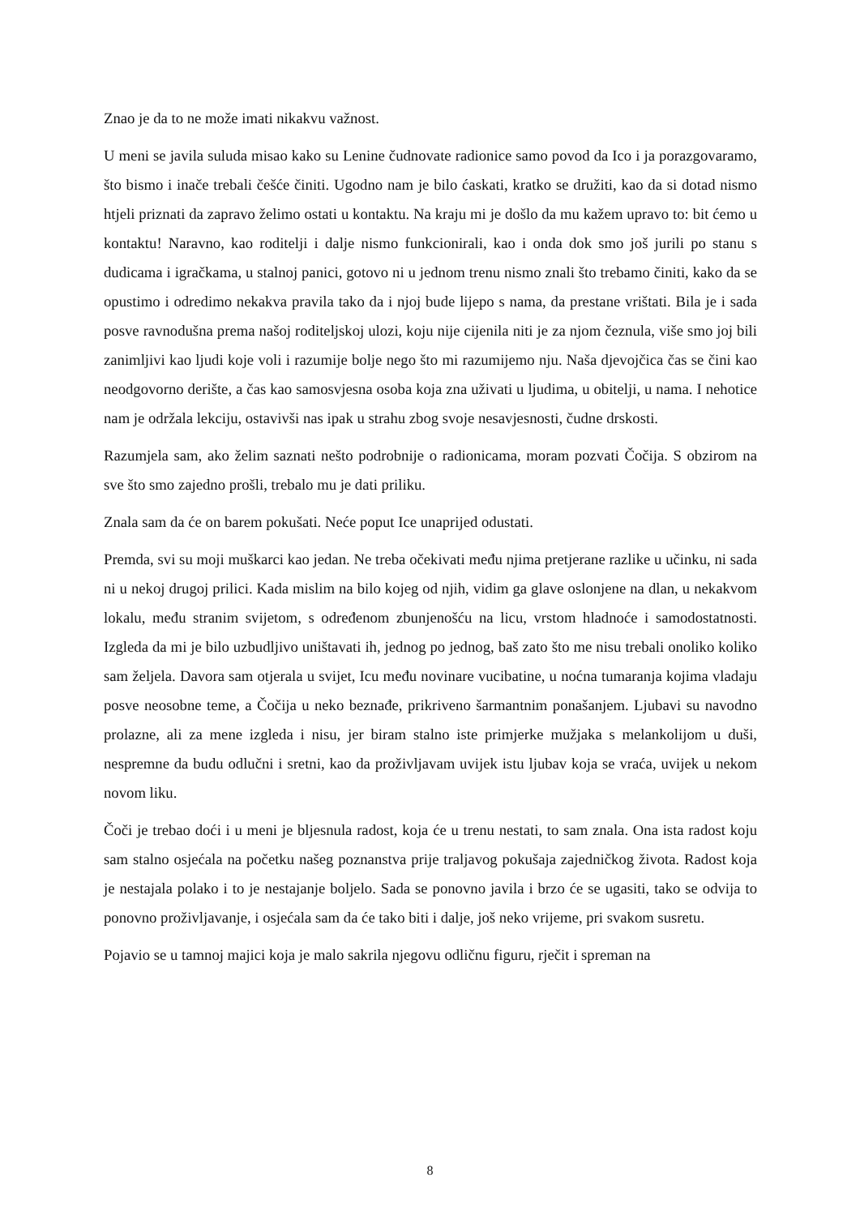Znao je da to ne može imati nikakvu važnost.
U meni se javila suluda misao kako su Lenine čudnovate radionice samo povod da Ico i ja porazgovaramo, što bismo i inače trebali češće činiti. Ugodno nam je bilo ćaskati, kratko se družiti, kao da si dotad nismo htjeli priznati da zapravo želimo ostati u kontaktu. Na kraju mi je došlo da mu kažem upravo to: bit ćemo u kontaktu! Naravno, kao roditelji i dalje nismo funkcionirali, kao i onda dok smo još jurili po stanu s dudicama i igračkama, u stalnoj panici, gotovo ni u jednom trenu nismo znali što trebamo činiti, kako da se opustimo i odredimo nekakva pravila tako da i njoj bude lijepo s nama, da prestane vrištati. Bila je i sada posve ravnodušna prema našoj roditeljskoj ulozi, koju nije cijenila niti je za njom čeznula, više smo joj bili zanimljivi kao ljudi koje voli i razumije bolje nego što mi razumijemo nju. Naša djevojčica čas se čini kao neodgovorno derište, a čas kao samosvjesna osoba koja zna uživati u ljudima, u obitelji, u nama. I nehotice nam je održala lekciju, ostavivši nas ipak u strahu zbog svoje nesavjesnosti, čudne drskosti.
Razumjela sam, ako želim saznati nešto podrobnije o radionicama, moram pozvati Čočija. S obzirom na sve što smo zajedno prošli, trebalo mu je dati priliku.
Znala sam da će on barem pokušati. Neće poput Ice unaprijed odustati.
Premda, svi su moji muškarci kao jedan. Ne treba očekivati među njima pretjerane razlike u učinku, ni sada ni u nekoj drugoj prilici. Kada mislim na bilo kojeg od njih, vidim ga glave oslonjene na dlan, u nekakvom lokalu, među stranim svijetom, s određenom zbunjenošću na licu, vrstom hladnoće i samodostatnosti. Izgleda da mi je bilo uzbudljivo uništavati ih, jednog po jednog, baš zato što me nisu trebali onoliko koliko sam željela. Davora sam otjerala u svijet, Icu među novinare vucibatine, u noćna tumaranja kojima vladaju posve neosobne teme, a Čočija u neko beznađe, prikriveno šarmantnim ponašanjem. Ljubavi su navodno prolazne, ali za mene izgleda i nisu, jer biram stalno iste primjerke mužjaka s melankolijom u duši, nespremne da budu odlučni i sretni, kao da proživljavam uvijek istu ljubav koja se vraća, uvijek u nekom novom liku.
Čoči je trebao doći i u meni je bljesnula radost, koja će u trenu nestati, to sam znala. Ona ista radost koju sam stalno osjećala na početku našeg poznanstva prije traljavog pokušaja zajedničkog života. Radost koja je nestajala polako i to je nestajanje boljelo. Sada se ponovno javila i brzo će se ugasiti, tako se odvija to ponovno proživljavanje, i osjećala sam da će tako biti i dalje, još neko vrijeme, pri svakom susretu.
Pojavio se u tamnoj majici koja je malo sakrila njegovu odličnu figuru, rječit i spreman na
8